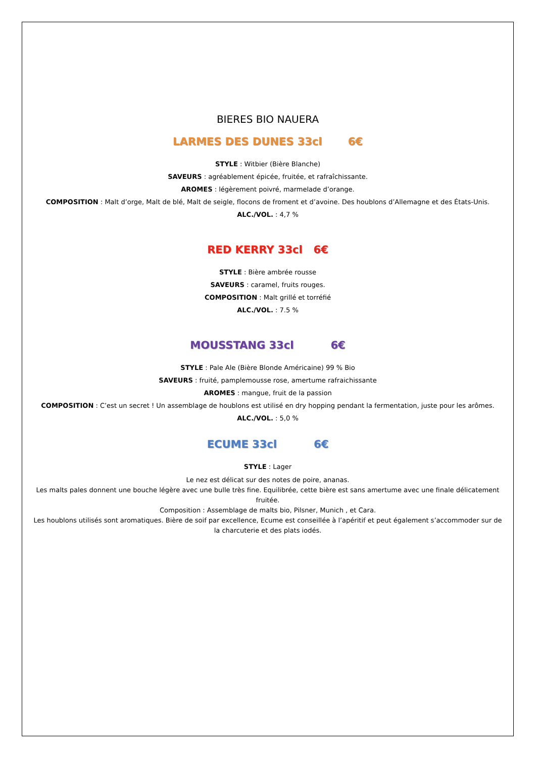BIERES BIO NAUERA
LARMES DES DUNES 33cl 6€
STYLE : Witbier (Bière Blanche)
SAVEURS : agréablement épicée, fruitée, et rafraîchissante.
AROMES : légèrement poivré, marmelade d’orange.
COMPOSITION : Malt d’orge, Malt de blé, Malt de seigle, flocons de froment et d’avoine. Des houblons d’Allemagne et des États-Unis.
ALC./VOL. : 4,7 %
RED KERRY 33cl 6€
STYLE : Bière ambrée rousse
SAVEURS : caramel, fruits rouges.
COMPOSITION : Malt grillé et torréfié
ALC./VOL. : 7.5 %
MOUSSTANG 33cl 6€
STYLE : Pale Ale (Bière Blonde Américaine) 99 % Bio
SAVEURS : fruité, pamplemousse rose, amertume rafraichissante
AROMES : mangue, fruit de la passion
COMPOSITION : C’est un secret ! Un assemblage de houblons est utilisé en dry hopping pendant la fermentation, juste pour les arômes.
ALC./VOL. : 5,0 %
ECUME 33cl 6€
STYLE : Lager
Le nez est délicat sur des notes de poire, ananas.
Les malts pales donnent une bouche légère avec une bulle très fine. Equilibrée, cette bière est sans amertume avec une finale délicatement fruitée.
Composition : Assemblage de malts bio, Pilsner, Munich , et Cara.
Les houblons utilisés sont aromatiques. Bière de soif par excellence, Ecume est conseillée à l’apéritif et peut également s’accommoder sur de la charcuterie et des plats iodés.